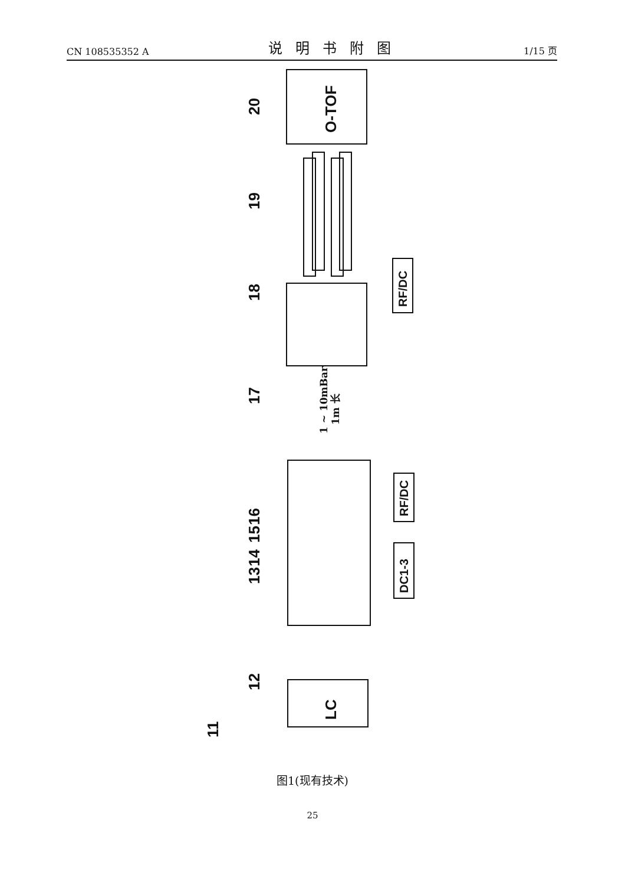CN 108535352 A 说明书附图 1/15 页
20
19
18
17
16
15
14
13
12
11
O-TOF
LC
RF/DC
RF/DC
DC1-3
1 ~ 10mBar
1m 长
图1(现有技术)
25